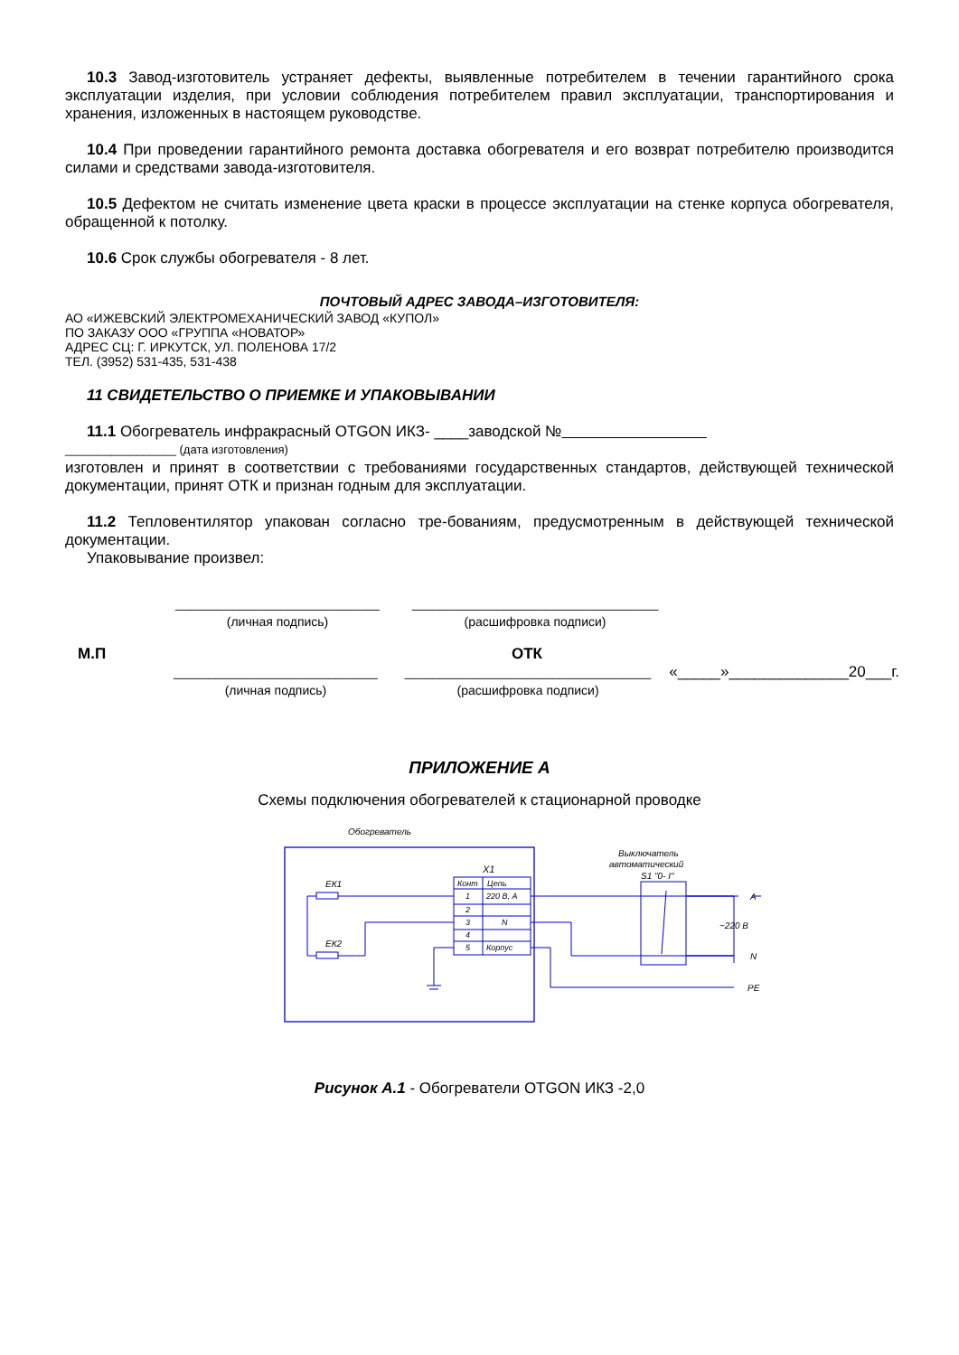10.3 Завод-изготовитель устраняет дефекты, выявленные потребителем в течении гарантийного срока эксплуатации изделия, при условии соблюдения потребителем правил эксплуатации, транспортирования и хранения, изложенных в настоящем руководстве.
10.4 При проведении гарантийного ремонта доставка обогревателя и его возврат потребителю производится силами и средствами завода-изготовителя.
10.5 Дефектом не считать изменение цвета краски в процессе эксплуатации на стенке корпуса обогревателя, обращенной к потолку.
10.6 Срок службы обогревателя - 8 лет.
ПОЧТОВЫЙ АДРЕС ЗАВОДА–ИЗГОТОВИТЕЛЯ:
АО «ИЖЕВСКИЙ ЭЛЕКТРОМЕХАНИЧЕСКИЙ ЗАВОД «КУПОЛ»
ПО ЗАКАЗУ ООО «ГРУППА «НОВАТОР»
АДРЕС СЦ: Г. ИРКУТСК, УЛ. ПОЛЕНОВА 17/2
ТЕЛ. (3952) 531-435, 531-438
11 СВИДЕТЕЛЬСТВО О ПРИЕМКЕ И УПАКОВЫВАНИИ
11.1 Обогреватель инфракрасный OTGON ИКЗ- ____заводской №
_________________ (дата изготовления)
изготовлен и принят в соответствии с требованиями государственных стандартов, действующей технической документации, принят ОТК и признан годным для эксплуатации.
11.2 Тепловентилятор упакован согласно тре-бованиям, предусмотренным в действующей технической документации.
Упаковывание произвел:
_____________________________
(личная подпись)
___________________________________
(расшифровка подписи)
М.П ОТК
_____________________________
(личная подпись)
___________________________________
(расшифровка подписи)
«_____»______________20___г.
ПРИЛОЖЕНИЕ А
Схемы подключения обогревателей к стационарной проводке
Обогреватель
X1
Конт
Цепь
1
220 В, А
2
3
N
4
5
Корпус
ЕК1
ЕК2
Выключатель
автоматический
S1 "0- I"
A
~220 В
N
PE
Рисунок А.1 - Обогреватели OTGON ИКЗ -2,0